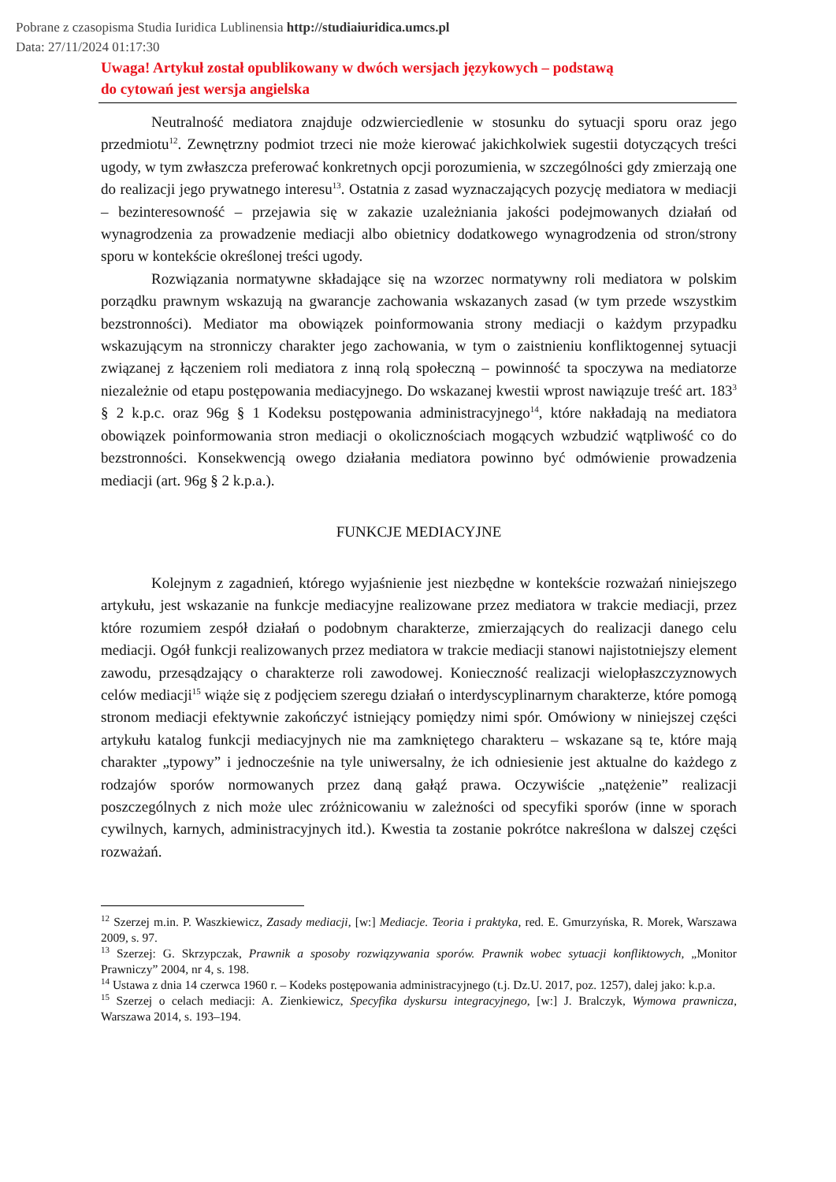Pobrane z czasopisma Studia Iuridica Lublinensia http://studiaiuridica.umcs.pl
Data: 27/11/2024 01:17:30
Uwaga! Artykuł został opublikowany w dwóch wersjach językowych – podstawą
do cytowań jest wersja angielska
Neutralność mediatora znajduje odzwierciedlenie w stosunku do sytuacji sporu oraz jego przedmiotu<sup>12</sup>. Zewnętrzny podmiot trzeci nie może kierować jakichkolwiek sugestii dotyczących treści ugody, w tym zwłaszcza preferować konkretnych opcji porozumienia, w szczególności gdy zmierzają one do realizacji jego prywatnego interesu<sup>13</sup>. Ostatnia z zasad wyznaczających pozycję mediatora w mediacji – bezinteresowność – przejawia się w zakazie uzależniania jakości podejmowanych działań od wynagrodzenia za prowadzenie mediacji albo obietnicy dodatkowego wynagrodzenia od stron/strony sporu w kontekście określonej treści ugody.
Rozwiązania normatywne składające się na wzorzec normatywny roli mediatora w polskim porządku prawnym wskazują na gwarancje zachowania wskazanych zasad (w tym przede wszystkim bezstronności). Mediator ma obowiązek poinformowania strony mediacji o każdym przypadku wskazującym na stronniczy charakter jego zachowania, w tym o zaistnieniu konfliktogennej sytuacji związanej z łączeniem roli mediatora z inną rolą społeczną – powinność ta spoczywa na mediatorze niezależnie od etapu postępowania mediacyjnego. Do wskazanej kwestii wprost nawiązuje treść art. 183<sup>3</sup> § 2 k.p.c. oraz 96g § 1 Kodeksu postępowania administracyjnego<sup>14</sup>, które nakładają na mediatora obowiązek poinformowania stron mediacji o okolicznościach mogących wzbudzić wątpliwość co do bezstronności. Konsekwencją owego działania mediatora powinno być odmówienie prowadzenia mediacji (art. 96g § 2 k.p.a.).
FUNKCJE MEDIACYJNE
Kolejnym z zagadnień, którego wyjaśnienie jest niezbędne w kontekście rozważań niniejszego artykułu, jest wskazanie na funkcje mediacyjne realizowane przez mediatora w trakcie mediacji, przez które rozumiem zespół działań o podobnym charakterze, zmierzających do realizacji danego celu mediacji. Ogół funkcji realizowanych przez mediatora w trakcie mediacji stanowi najistotniejszy element zawodu, przesądzający o charakterze roli zawodowej. Konieczność realizacji wielopłaszczyznowych celów mediacji<sup>15</sup> wiąże się z podjęciem szeregu działań o interdyscyplinarnym charakterze, które pomogą stronom mediacji efektywnie zakończyć istniejący pomiędzy nimi spór. Omówiony w niniejszej części artykułu katalog funkcji mediacyjnych nie ma zamkniętego charakteru – wskazane są te, które mają charakter „typowy” i jednocześnie na tyle uniwersalny, że ich odniesienie jest aktualne do każdego z rodzajów sporów normowanych przez daną gałąź prawa. Oczywiście „natężenie” realizacji poszczególnych z nich może ulec zróżnicowaniu w zależności od specyfiki sporów (inne w sporach cywilnych, karnych, administracyjnych itd.). Kwestia ta zostanie pokrótce nakreślona w dalszej części rozważań.
<sup>12</sup> Szerzej m.in. P. Waszkiewicz, Zasady mediacji, [w:] Mediacje. Teoria i praktyka, red. E. Gmurzyńska, R. Morek, Warszawa 2009, s. 97.
<sup>13</sup> Szerzej: G. Skrzypczak, Prawnik a sposoby rozwiązywania sporów. Prawnik wobec sytuacji konfliktowych, „Monitor Prawniczy” 2004, nr 4, s. 198.
<sup>14</sup> Ustawa z dnia 14 czerwca 1960 r. – Kodeks postępowania administracyjnego (t.j. Dz.U. 2017, poz. 1257), dalej jako: k.p.a.
<sup>15</sup> Szerzej o celach mediacji: A. Zienkiewicz, Specyfika dyskursu integracyjnego, [w:] J. Bralczyk, Wymowa prawnicza, Warszawa 2014, s. 193–194.